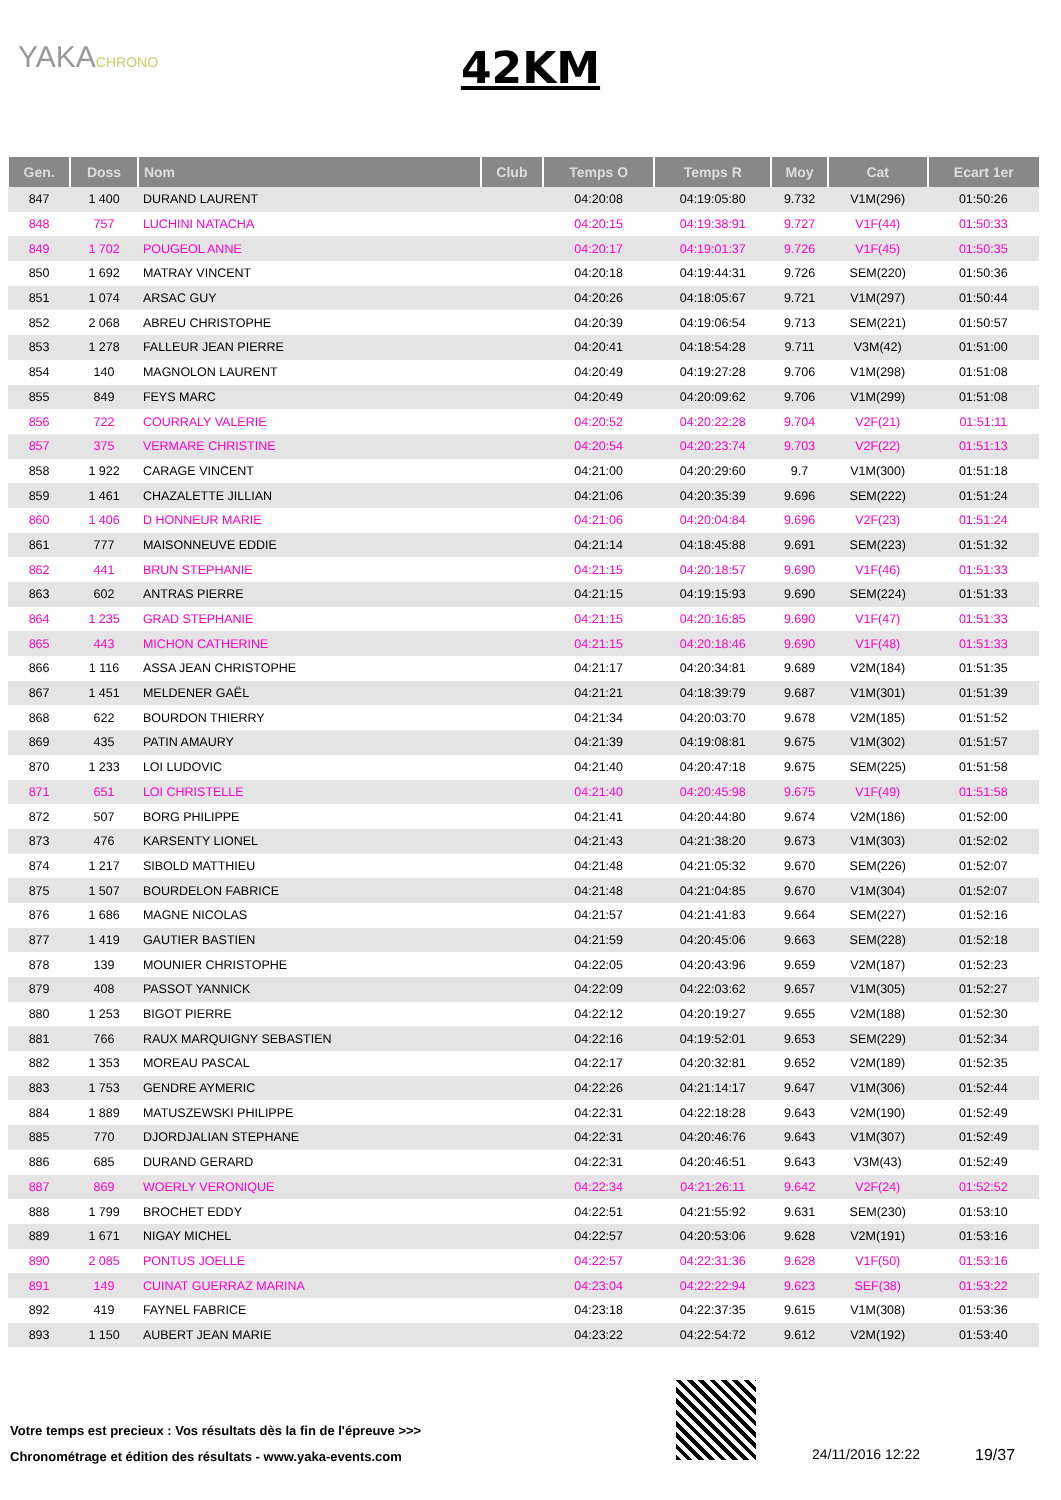YAKACHRONO
42KM
| Gen. | Doss | Nom | Club | Temps O | Temps R | Moy | Cat | Ecart 1er |
| --- | --- | --- | --- | --- | --- | --- | --- | --- |
| 847 | 1 400 | DURAND LAURENT | | 04:20:08 | 04:19:05:80 | 9.732 | V1M(296) | 01:50:26 |
| 848 | 757 | LUCHINI NATACHA | | 04:20:15 | 04:19:38:91 | 9.727 | V1F(44) | 01:50:33 |
| 849 | 1 702 | POUGEOL ANNE | | 04:20:17 | 04:19:01:37 | 9.726 | V1F(45) | 01:50:35 |
| 850 | 1 692 | MATRAY VINCENT | | 04:20:18 | 04:19:44:31 | 9.726 | SEM(220) | 01:50:36 |
| 851 | 1 074 | ARSAC GUY | | 04:20:26 | 04:18:05:67 | 9.721 | V1M(297) | 01:50:44 |
| 852 | 2 068 | ABREU CHRISTOPHE | | 04:20:39 | 04:19:06:54 | 9.713 | SEM(221) | 01:50:57 |
| 853 | 1 278 | FALLEUR JEAN PIERRE | | 04:20:41 | 04:18:54:28 | 9.711 | V3M(42) | 01:51:00 |
| 854 | 140 | MAGNOLON LAURENT | | 04:20:49 | 04:19:27:28 | 9.706 | V1M(298) | 01:51:08 |
| 855 | 849 | FEYS MARC | | 04:20:49 | 04:20:09:62 | 9.706 | V1M(299) | 01:51:08 |
| 856 | 722 | COURRALY VALERIE | | 04:20:52 | 04:20:22:28 | 9.704 | V2F(21) | 01:51:11 |
| 857 | 375 | VERMARE CHRISTINE | | 04:20:54 | 04:20:23:74 | 9.703 | V2F(22) | 01:51:13 |
| 858 | 1 922 | CARAGE VINCENT | | 04:21:00 | 04:20:29:60 | 9.7 | V1M(300) | 01:51:18 |
| 859 | 1 461 | CHAZALETTE JILLIAN | | 04:21:06 | 04:20:35:39 | 9.696 | SEM(222) | 01:51:24 |
| 860 | 1 406 | D HONNEUR MARIE | | 04:21:06 | 04:20:04:84 | 9.696 | V2F(23) | 01:51:24 |
| 861 | 777 | MAISONNEUVE EDDIE | | 04:21:14 | 04:18:45:88 | 9.691 | SEM(223) | 01:51:32 |
| 862 | 441 | BRUN STEPHANIE | | 04:21:15 | 04:20:18:57 | 9.690 | V1F(46) | 01:51:33 |
| 863 | 602 | ANTRAS PIERRE | | 04:21:15 | 04:19:15:93 | 9.690 | SEM(224) | 01:51:33 |
| 864 | 1 235 | GRAD STEPHANIE | | 04:21:15 | 04:20:16:85 | 9.690 | V1F(47) | 01:51:33 |
| 865 | 443 | MICHON CATHERINE | | 04:21:15 | 04:20:18:46 | 9.690 | V1F(48) | 01:51:33 |
| 866 | 1 116 | ASSA JEAN CHRISTOPHE | | 04:21:17 | 04:20:34:81 | 9.689 | V2M(184) | 01:51:35 |
| 867 | 1 451 | MELDENER GAËL | | 04:21:21 | 04:18:39:79 | 9.687 | V1M(301) | 01:51:39 |
| 868 | 622 | BOURDON THIERRY | | 04:21:34 | 04:20:03:70 | 9.678 | V2M(185) | 01:51:52 |
| 869 | 435 | PATIN AMAURY | | 04:21:39 | 04:19:08:81 | 9.675 | V1M(302) | 01:51:57 |
| 870 | 1 233 | LOI LUDOVIC | | 04:21:40 | 04:20:47:18 | 9.675 | SEM(225) | 01:51:58 |
| 871 | 651 | LOI CHRISTELLE | | 04:21:40 | 04:20:45:98 | 9.675 | V1F(49) | 01:51:58 |
| 872 | 507 | BORG PHILIPPE | | 04:21:41 | 04:20:44:80 | 9.674 | V2M(186) | 01:52:00 |
| 873 | 476 | KARSENTY LIONEL | | 04:21:43 | 04:21:38:20 | 9.673 | V1M(303) | 01:52:02 |
| 874 | 1 217 | SIBOLD MATTHIEU | | 04:21:48 | 04:21:05:32 | 9.670 | SEM(226) | 01:52:07 |
| 875 | 1 507 | BOURDELON FABRICE | | 04:21:48 | 04:21:04:85 | 9.670 | V1M(304) | 01:52:07 |
| 876 | 1 686 | MAGNE NICOLAS | | 04:21:57 | 04:21:41:83 | 9.664 | SEM(227) | 01:52:16 |
| 877 | 1 419 | GAUTIER BASTIEN | | 04:21:59 | 04:20:45:06 | 9.663 | SEM(228) | 01:52:18 |
| 878 | 139 | MOUNIER CHRISTOPHE | | 04:22:05 | 04:20:43:96 | 9.659 | V2M(187) | 01:52:23 |
| 879 | 408 | PASSOT YANNICK | | 04:22:09 | 04:22:03:62 | 9.657 | V1M(305) | 01:52:27 |
| 880 | 1 253 | BIGOT PIERRE | | 04:22:12 | 04:20:19:27 | 9.655 | V2M(188) | 01:52:30 |
| 881 | 766 | RAUX MARQUIGNY SEBASTIEN | | 04:22:16 | 04:19:52:01 | 9.653 | SEM(229) | 01:52:34 |
| 882 | 1 353 | MOREAU PASCAL | | 04:22:17 | 04:20:32:81 | 9.652 | V2M(189) | 01:52:35 |
| 883 | 1 753 | GENDRE AYMERIC | | 04:22:26 | 04:21:14:17 | 9.647 | V1M(306) | 01:52:44 |
| 884 | 1 889 | MATUSZEWSKI PHILIPPE | | 04:22:31 | 04:22:18:28 | 9.643 | V2M(190) | 01:52:49 |
| 885 | 770 | DJORDJALIAN STEPHANE | | 04:22:31 | 04:20:46:76 | 9.643 | V1M(307) | 01:52:49 |
| 886 | 685 | DURAND GERARD | | 04:22:31 | 04:20:46:51 | 9.643 | V3M(43) | 01:52:49 |
| 887 | 869 | WOERLY VERONIQUE | | 04:22:34 | 04:21:26:11 | 9.642 | V2F(24) | 01:52:52 |
| 888 | 1 799 | BROCHET EDDY | | 04:22:51 | 04:21:55:92 | 9.631 | SEM(230) | 01:53:10 |
| 889 | 1 671 | NIGAY MICHEL | | 04:22:57 | 04:20:53:06 | 9.628 | V2M(191) | 01:53:16 |
| 890 | 2 085 | PONTUS JOELLE | | 04:22:57 | 04:22:31:36 | 9.628 | V1F(50) | 01:53:16 |
| 891 | 149 | CUINAT GUERRAZ MARINA | | 04:23:04 | 04:22:22:94 | 9.623 | SEF(38) | 01:53:22 |
| 892 | 419 | FAYNEL FABRICE | | 04:23:18 | 04:22:37:35 | 9.615 | V1M(308) | 01:53:36 |
| 893 | 1 150 | AUBERT JEAN MARIE | | 04:23:22 | 04:22:54:72 | 9.612 | V2M(192) | 01:53:40 |
Votre temps est precieux : Vos résultats dès la fin de l'épreuve >>>
Chronométrage et édition des résultats - www.yaka-events.com
24/11/2016 12:22 19/37